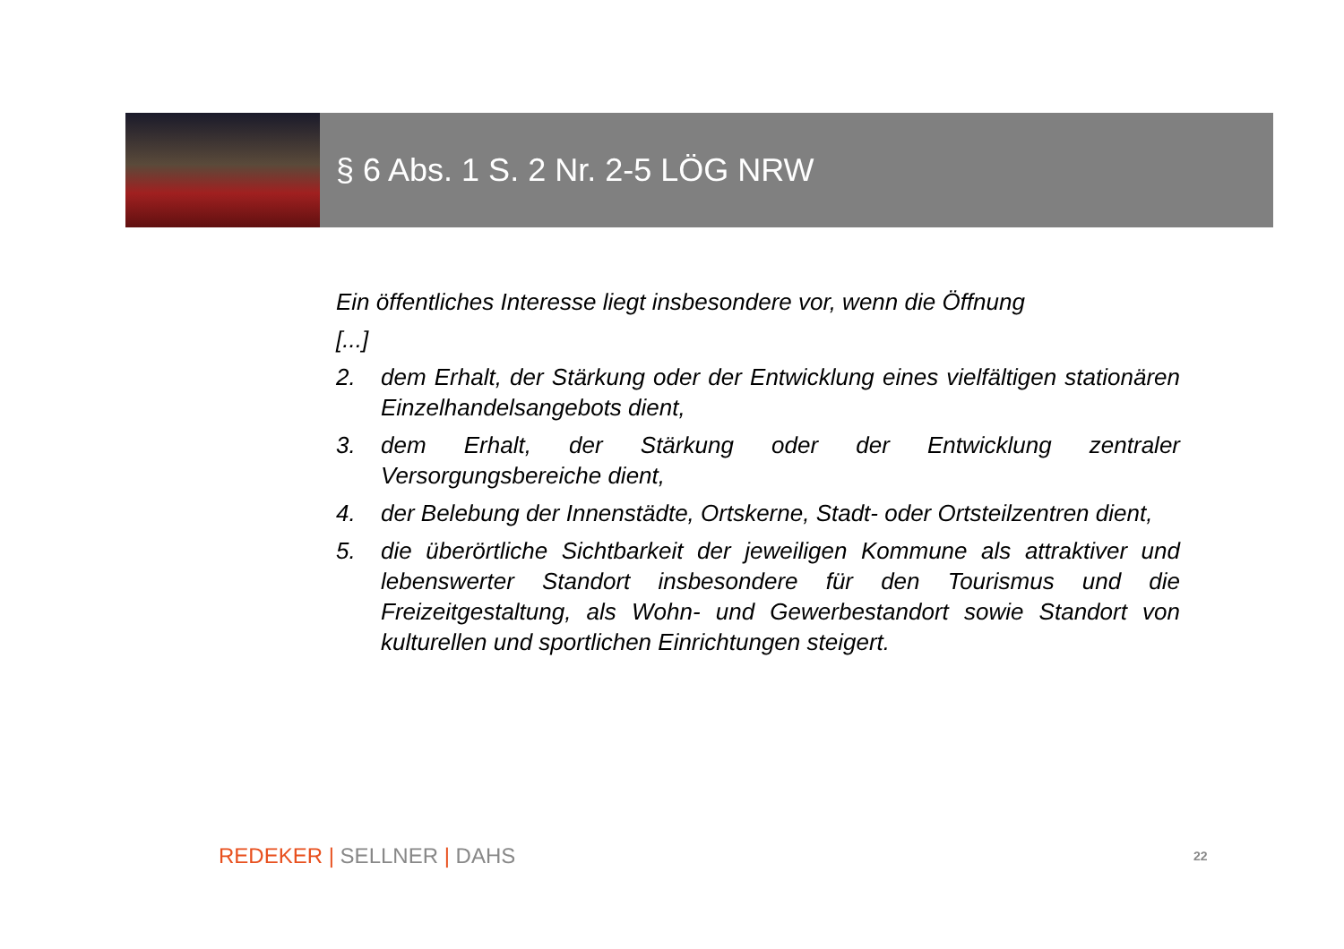§ 6 Abs. 1 S. 2 Nr. 2-5 LÖG NRW
Ein öffentliches Interesse liegt insbesondere vor, wenn die Öffnung
[...]
2. dem Erhalt, der Stärkung oder der Entwicklung eines vielfältigen stationären Einzelhandelsangebots dient,
3. dem Erhalt, der Stärkung oder der Entwicklung zentraler Versorgungsbereiche dient,
4. der Belebung der Innenstädte, Ortskerne, Stadt- oder Ortsteilzentren dient,
5. die überörtliche Sichtbarkeit der jeweiligen Kommune als attraktiver und lebenswerter Standort insbesondere für den Tourismus und die Freizeitgestaltung, als Wohn- und Gewerbestandort sowie Standort von kulturellen und sportlichen Einrichtungen steigert.
REDEKER | SELLNER | DAHS 22